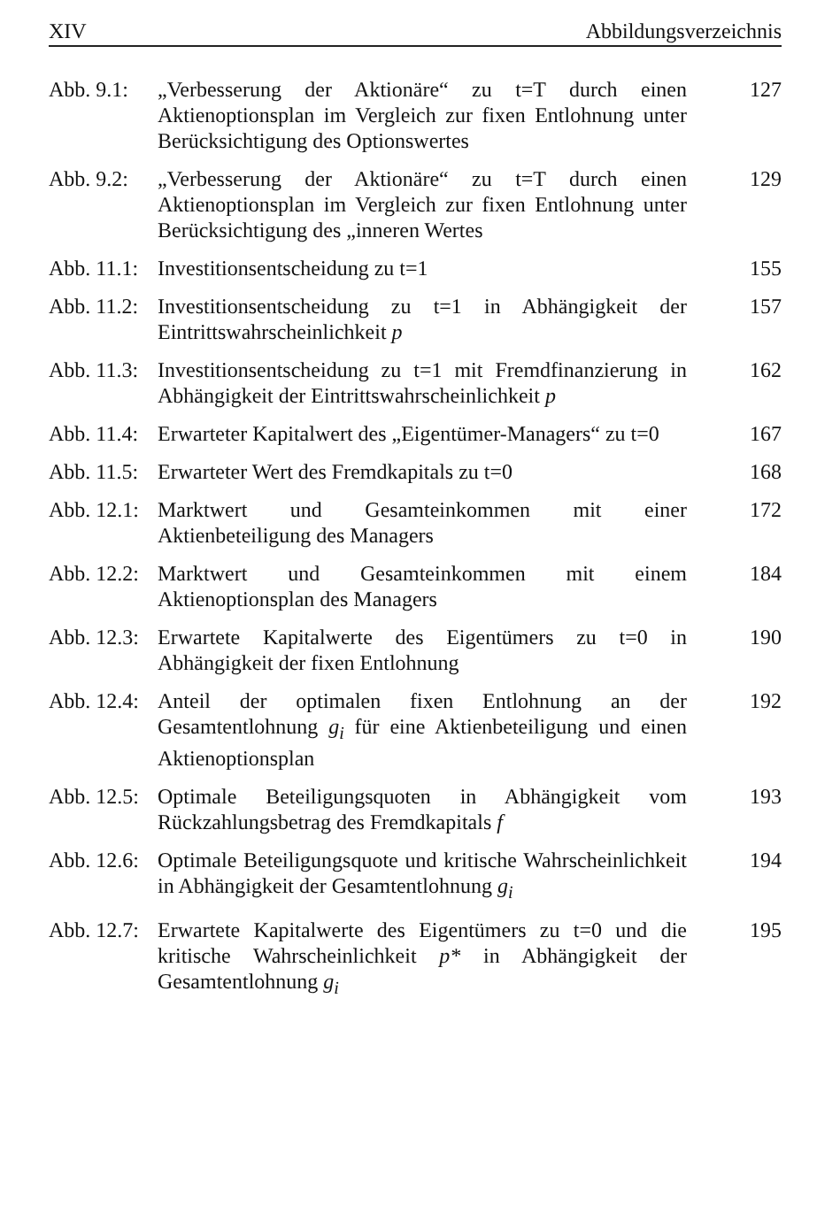XIV Abbildungsverzeichnis
Abb. 9.1:
„Verbesserung der Aktionäre“ zu t=T durch einen Aktienoptionsplan im Vergleich zur fixen Entlohnung unter Berücksichtigung des Optionswertes
127
Abb. 9.2:
„Verbesserung der Aktionäre“ zu t=T durch einen Aktienoptionsplan im Vergleich zur fixen Entlohnung unter Berücksichtigung des „inneren Wertes
129
Abb. 11.1:
Investitionsentscheidung zu t=1 155
Abb. 11.2:
Investitionsentscheidung zu t=1 in Abhängigkeit der Eintrittswahrscheinlichkeit p
157
Abb. 11.3:
Investitionsentscheidung zu t=1 mit Fremdfinanzierung in Abhängigkeit der Eintrittswahrscheinlichkeit p
162
Abb. 11.4:
Erwarteter Kapitalwert des „Eigentümer-Managers“ zu t=0
167
Abb. 11.5:
Erwarteter Wert des Fremdkapitals zu t=0 168
Abb. 12.1:
Marktwert und Gesamteinkommen mit einer Aktienbeteiligung des Managers
172
Abb. 12.2:
Marktwert und Gesamteinkommen mit einem Aktienoptionsplan des Managers
184
Abb. 12.3:
Erwartete Kapitalwerte des Eigentümers zu t=0 in Abhängigkeit der fixen Entlohnung
190
Abb. 12.4:
Anteil der optimalen fixen Entlohnung an der Gesamtentlohnung g<sub>i</sub> für eine Aktienbeteiligung und einen Aktienoptionsplan
192
Abb. 12.5:
Optimale Beteiligungsquoten in Abhängigkeit vom Rückzahlungsbetrag des Fremdkapitals f
193
Abb. 12.6:
Optimale Beteiligungsquote und kritische Wahrscheinlichkeit in Abhängigkeit der Gesamtentlohnung g<sub>i</sub>
194
Abb. 12.7:
Erwartete Kapitalwerte des Eigentümers zu t=0 und die kritische Wahrscheinlichkeit p* in Abhängigkeit der Gesamtentlohnung g<sub>i</sub>
195